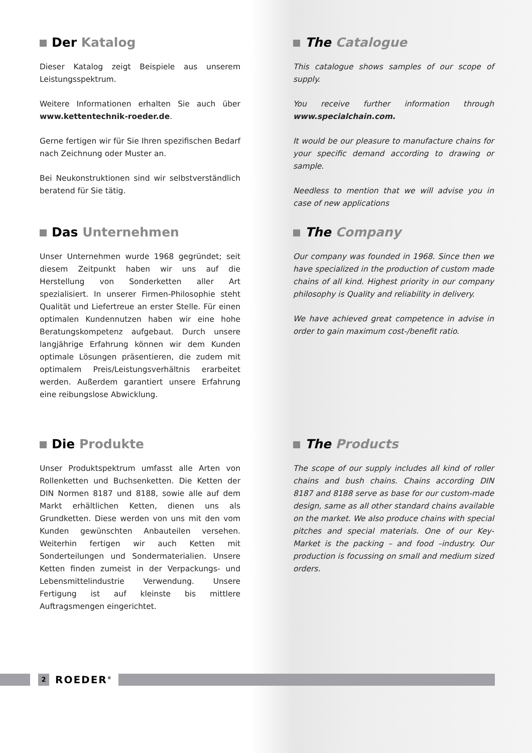Der Katalog
Dieser Katalog zeigt Beispiele aus unserem Leistungsspektrum.
Weitere Informationen erhalten Sie auch über www.kettentechnik-roeder.de.
Gerne fertigen wir für Sie Ihren spezifischen Bedarf nach Zeichnung oder Muster an.
Bei Neukonstruktionen sind wir selbstverständlich beratend für Sie tätig.
Das Unternehmen
Unser Unternehmen wurde 1968 gegründet; seit diesem Zeitpunkt haben wir uns auf die Herstellung von Sonderketten aller Art spezialisiert. In unserer Firmen-Philosophie steht Qualität und Liefertreue an erster Stelle. Für einen optimalen Kundennutzen haben wir eine hohe Beratungskompetenz aufgebaut. Durch unsere langjährige Erfahrung können wir dem Kunden optimale Lösungen präsentieren, die zudem mit optimalem Preis/Leistungsverhältnis erarbeitet werden. Außerdem garantiert unsere Erfahrung eine reibungslose Abwicklung.
Die Produkte
Unser Produktspektrum umfasst alle Arten von Rollenketten und Buchsenketten. Die Ketten der DIN Normen 8187 und 8188, sowie alle auf dem Markt erhältlichen Ketten, dienen uns als Grundketten. Diese werden von uns mit den vom Kunden gewünschten Anbauteilen versehen. Weiterhin fertigen wir auch Ketten mit Sonderteilungen und Sondermaterialien. Unsere Ketten finden zumeist in der Verpackungs- und Lebensmittelindustrie Verwendung. Unsere Fertigung ist auf kleinste bis mittlere Auftragsmengen eingerichtet.
The Catalogue
This catalogue shows samples of our scope of supply.
You receive further information through www.specialchain.com.
It would be our pleasure to manufacture chains for your specific demand according to drawing or sample.
Needless to mention that we will advise you in case of new applications
The Company
Our company was founded in 1968. Since then we have specialized in the production of custom made chains of all kind. Highest priority in our company philosophy is Quality and reliability in delivery.
We have achieved great competence in advise in order to gain maximum cost-/benefit ratio.
The Products
The scope of our supply includes all kind of roller chains and bush chains. Chains according DIN 8187 and 8188 serve as base for our custom-made design, same as all other standard chains available on the market. We also produce chains with special pitches and special materials. One of our Key-Market is the packing – and food –industry. Our production is focussing on small and medium sized orders.
2
ROEDER<sup>®</sup>